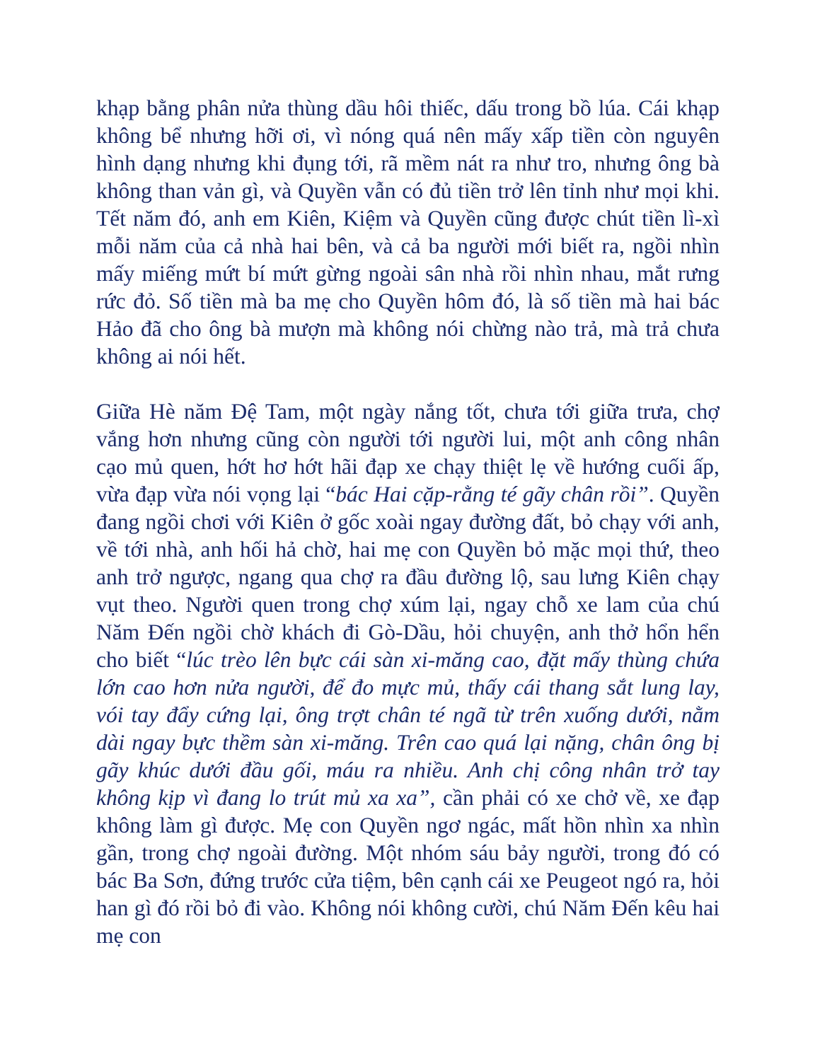khạp bằng phân nửa thùng dầu hôi thiếc, dấu trong bồ lúa. Cái khạp không bể nhưng hỡi ơi, vì nóng quá nên mấy xấp tiền còn nguyên hình dạng nhưng khi đụng tới, rã mềm nát ra như tro, nhưng ông bà không than vản gì, và Quyền vẫn có đủ tiền trở lên tỉnh như mọi khi. Tết năm đó, anh em Kiên, Kiệm và Quyền cũng được chút tiền lì-xì mỗi năm của cả nhà hai bên, và cả ba người mới biết ra, ngồi nhìn mấy miếng mứt bí mứt gừng ngoài sân nhà rồi nhìn nhau, mắt rưng rức đỏ. Số tiền mà ba mẹ cho Quyền hôm đó, là số tiền mà hai bác Hảo đã cho ông bà mượn mà không nói chừng nào trả, mà trả chưa không ai nói hết.
Giữa Hè năm Đệ Tam, một ngày nắng tốt, chưa tới giữa trưa, chợ vắng hơn nhưng cũng còn người tới người lui, một anh công nhân cạo mủ quen, hớt hơ hớt hãi đạp xe chạy thiệt lẹ về hướng cuối ấp, vừa đạp vừa nói vọng lại “bác Hai cặp-rằng té gãy chân rồi”. Quyền đang ngồi chơi với Kiên ở gốc xoài ngay đường đất, bỏ chạy với anh, về tới nhà, anh hối hả chờ, hai mẹ con Quyền bỏ mặc mọi thứ, theo anh trở ngược, ngang qua chợ ra đầu đường lộ, sau lưng Kiên chạy vụt theo. Người quen trong chợ xúm lại, ngay chỗ xe lam của chú Năm Đến ngồi chờ khách đi Gò-Dầu, hỏi chuyện, anh thở hổn hển cho biết “lúc trèo lên bực cái sàn xi-măng cao, đặt mấy thùng chứa lớn cao hơn nửa người, để đo mực mủ, thấy cái thang sắt lung lay, vói tay đẩy cứng lại, ông trợt chân té ngã từ trên xuống dưới, nằm dài ngay bực thềm sàn xi-măng. Trên cao quá lại nặng, chân ông bị gãy khúc dưới đầu gối, máu ra nhiều. Anh chị công nhân trở tay không kịp vì đang lo trút mủ xa xa”, cần phải có xe chở về, xe đạp không làm gì được. Mẹ con Quyền ngơ ngác, mất hồn nhìn xa nhìn gần, trong chợ ngoài đường. Một nhóm sáu bảy người, trong đó có bác Ba Sơn, đứng trước cửa tiệm, bên cạnh cái xe Peugeot ngó ra, hỏi han gì đó rồi bỏ đi vào. Không nói không cười, chú Năm Đến kêu hai mẹ con